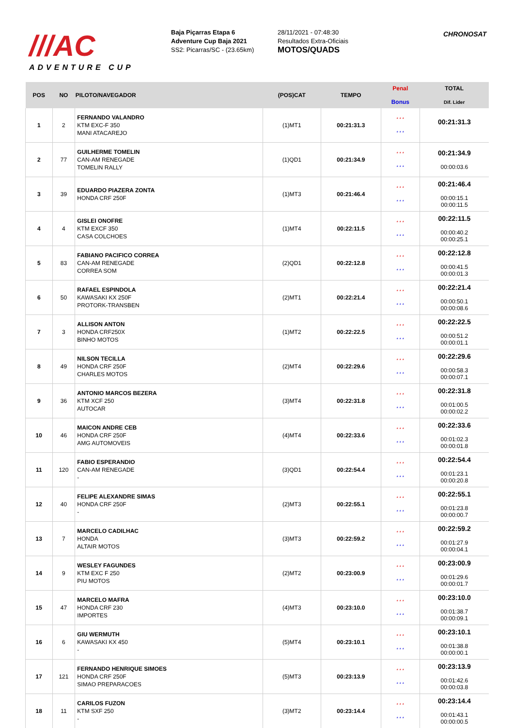///AC
ADVENTURE CUP
Baja Piçarras Etapa 6
Adventure Cup Baja 2021
SS2: Picarras/SC - (23.65km)
28/11/2021 - 07:48:30
Resultados Extra-Oficiais
MOTOS/QUADS
CHRONOSAT
| POS | NO | PILOTO/NAVEGADOR | (POS)CAT | TEMPO | Penal Bonus | TOTAL Dif. Lider |
| --- | --- | --- | --- | --- | --- | --- |
| 1 | 2 | FERNANDO VALANDRO KTM EXC-F 350 MANI ATACAREJO | (1)MT1 | 00:21:31.3 | * * * * * * | 00:21:31.3 |
| 2 | 77 | GUILHERME TOMELIN CAN-AM RENEGADE TOMELIN RALLY | (1)QD1 | 00:21:34.9 | * * * * * * | 00:21:34.9 00:00:03.6 |
| 3 | 39 | EDUARDO PIAZERA ZONTA HONDA CRF 250F | (1)MT3 | 00:21:46.4 | * * * * * * | 00:21:46.4 00:00:15.1 00:00:11.5 |
| 4 | 4 | GISLEI ONOFRE KTM EXCF 350 CASA COLCHOES | (1)MT4 | 00:22:11.5 | * * * * * * | 00:22:11.5 00:00:40.2 00:00:25.1 |
| 5 | 83 | FABIANO PACIFICO CORREA CAN-AM RENEGADE CORREA SOM | (2)QD1 | 00:22:12.8 | * * * * * * | 00:22:12.8 00:00:41.5 00:00:01.3 |
| 6 | 50 | RAFAEL ESPINDOLA KAWASAKI KX 250F PROTORK-TRANSBEN | (2)MT1 | 00:22:21.4 | * * * * * * | 00:22:21.4 00:00:50.1 00:00:08.6 |
| 7 | 3 | ALLISON ANTON HONDA CRF250X BINHO MOTOS | (1)MT2 | 00:22:22.5 | * * * * * * | 00:22:22.5 00:00:51.2 00:00:01.1 |
| 8 | 49 | NILSON TECILLA HONDA CRF 250F CHARLES MOTOS | (2)MT4 | 00:22:29.6 | * * * * * * | 00:22:29.6 00:00:58.3 00:00:07.1 |
| 9 | 36 | ANTONIO MARCOS BEZERA KTM XCF 250 AUTOCAR | (3)MT4 | 00:22:31.8 | * * * * * * | 00:22:31.8 00:01:00.5 00:00:02.2 |
| 10 | 46 | MAICON ANDRE CEB HONDA CRF 250F AMG AUTOMOVEIS | (4)MT4 | 00:22:33.6 | * * * * * * | 00:22:33.6 00:01:02.3 00:00:01.8 |
| 11 | 120 | FABIO ESPERANDIO CAN-AM RENEGADE - | (3)QD1 | 00:22:54.4 | * * * * * * | 00:22:54.4 00:01:23.1 00:00:20.8 |
| 12 | 40 | FELIPE ALEXANDRE SIMAS HONDA CRF 250F - | (2)MT3 | 00:22:55.1 | * * * * * * | 00:22:55.1 00:01:23.8 00:00:00.7 |
| 13 | 7 | MARCELO CADILHAC HONDA ALTAIR MOTOS | (3)MT3 | 00:22:59.2 | * * * * * * | 00:22:59.2 00:01:27.9 00:00:04.1 |
| 14 | 9 | WESLEY FAGUNDES KTM EXC F 250 PIU MOTOS | (2)MT2 | 00:23:00.9 | * * * * * * | 00:23:00.9 00:01:29.6 00:00:01.7 |
| 15 | 47 | MARCELO MAFRA HONDA CRF 230 IMPORTES | (4)MT3 | 00:23:10.0 | * * * * * * | 00:23:10.0 00:01:38.7 00:00:09.1 |
| 16 | 6 | GIU WERMUTH KAWASAKI KX 450 - | (5)MT4 | 00:23:10.1 | * * * * * * | 00:23:10.1 00:01:38.8 00:00:00.1 |
| 17 | 121 | FERNANDO HENRIQUE SIMOES HONDA CRF 250F SIMAO PREPARACOES | (5)MT3 | 00:23:13.9 | * * * * * * | 00:23:13.9 00:01:42.6 00:00:03.8 |
| 18 | 11 | CARILOS FUZON KTM SXF 250 - | (3)MT2 | 00:23:14.4 | * * * * * * | 00:23:14.4 00:01:43.1 00:00:00.5 |